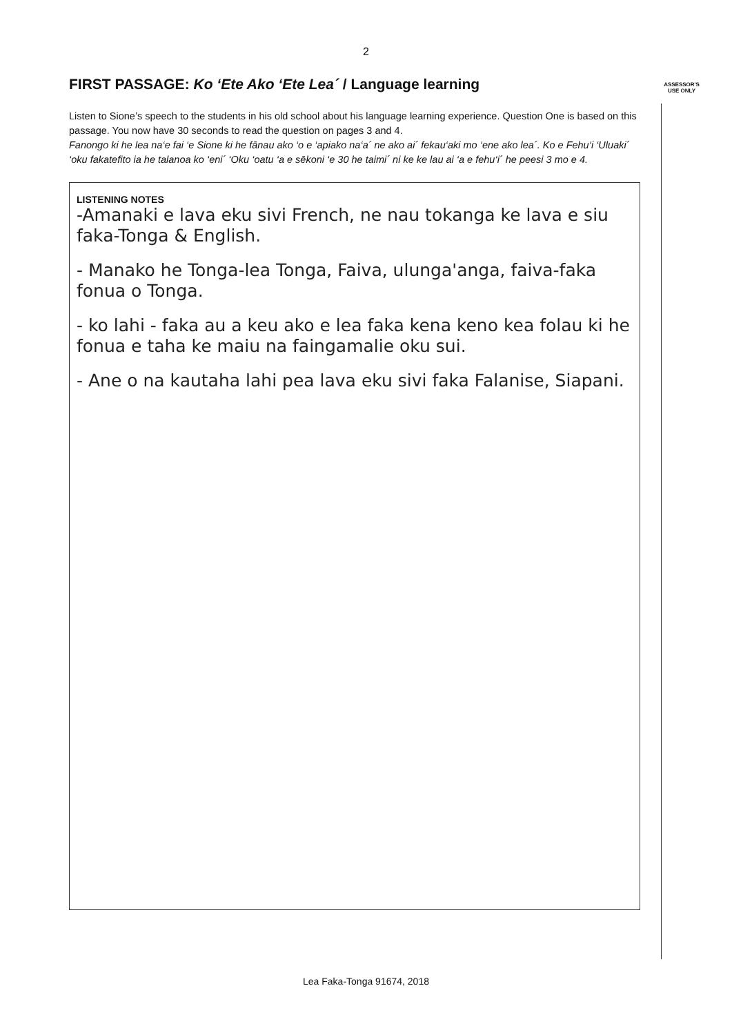2
ASSESSOR'S USE ONLY
FIRST PASSAGE: Ko ‘Ete Ako ‘Ete Lea´ / Language learning
Listen to Sione’s speech to the students in his old school about his language learning experience. Question One is based on this passage. You now have 30 seconds to read the question on pages 3 and 4.
Fanongo ki he lea na‘e fai ‘e Sione ki he fānau ako ‘o e ‘apiako na‘a´ ne ako ai´ fekau‘aki mo ‘ene ako lea´. Ko e Fehu‘i ‘Uluaki´ ‘oku fakatefito ia he talanoa ko ‘eni´ ‘Oku ‘oatu ‘a e sēkoni ‘e 30 he taimi´ ni ke ke lau ai ‘a e fehu‘i´ he peesi 3 mo e 4.
LISTENING NOTES
-Amanaki e lava eku sivi French, ne nau tokanga ke lava e siu faka-Tonga & English.
- Manako he Tonga-lea Tonga, Faiva, ulunga'anga, faiva-faka fonua o Tonga.
- ko lahi - faka au a keu ako e lea faka kena keno kea folau ki he fonua e taha ke maiu na faingamalie oku sui.
- Ane o na kautaha lahi pea lava eku sivi faka Falanise, Siapani.
Lea Faka-Tonga 91674, 2018